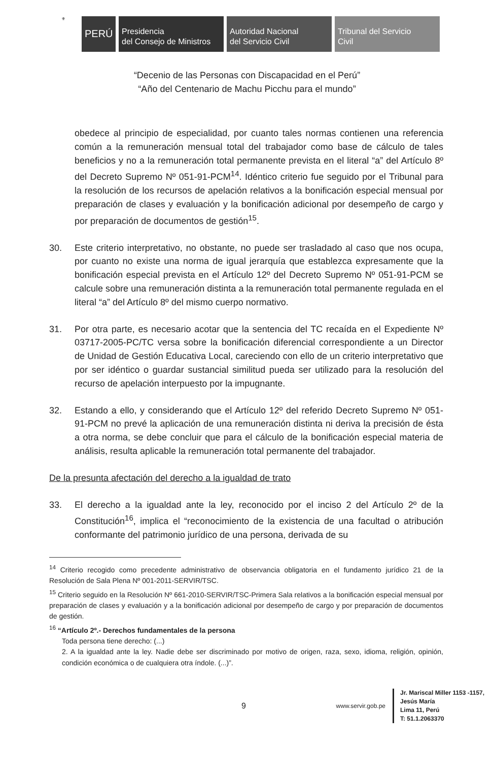⚜
PERÚ
Presidencia
del Consejo de Ministros
Autoridad Nacional
del Servicio Civil
Tribunal del Servicio
Civil
“Decenio de las Personas con Discapacidad en el Perú”
“Año del Centenario de Machu Picchu para el mundo”
obedece al principio de especialidad, por cuanto tales normas contienen una referencia común a la remuneración mensual total del trabajador como base de cálculo de tales beneficios y no a la remuneración total permanente prevista en el literal “a” del Artículo 8º del Decreto Supremo Nº 051-91-PCM<sup>14</sup>. Idéntico criterio fue seguido por el Tribunal para la resolución de los recursos de apelación relativos a la bonificación especial mensual por preparación de clases y evaluación y la bonificación adicional por desempeño de cargo y por preparación de documentos de gestión<sup>15</sup>.
30. Este criterio interpretativo, no obstante, no puede ser trasladado al caso que nos ocupa, por cuanto no existe una norma de igual jerarquía que establezca expresamente que la bonificación especial prevista en el Artículo 12º del Decreto Supremo Nº 051-91-PCM se calcule sobre una remuneración distinta a la remuneración total permanente regulada en el literal “a” del Artículo 8º del mismo cuerpo normativo.
31. Por otra parte, es necesario acotar que la sentencia del TC recaída en el Expediente Nº 03717-2005-PC/TC versa sobre la bonificación diferencial correspondiente a un Director de Unidad de Gestión Educativa Local, careciendo con ello de un criterio interpretativo que por ser idéntico o guardar sustancial similitud pueda ser utilizado para la resolución del recurso de apelación interpuesto por la impugnante.
32. Estando a ello, y considerando que el Artículo 12º del referido Decreto Supremo Nº 051-91-PCM no prevé la aplicación de una remuneración distinta ni deriva la precisión de ésta a otra norma, se debe concluir que para el cálculo de la bonificación especial materia de análisis, resulta aplicable la remuneración total permanente del trabajador.
De la presunta afectación del derecho a la igualdad de trato
33. El derecho a la igualdad ante la ley, reconocido por el inciso 2 del Artículo 2º de la Constitución<sup>16</sup>, implica el “reconocimiento de la existencia de una facultad o atribución conformante del patrimonio jurídico de una persona, derivada de su
<sup>14</sup> Criterio recogido como precedente administrativo de observancia obligatoria en el fundamento jurídico 21 de la Resolución de Sala Plena Nº 001-2011-SERVIR/TSC.
<sup>15</sup> Criterio seguido en la Resolución Nº 661-2010-SERVIR/TSC-Primera Sala relativos a la bonificación especial mensual por preparación de clases y evaluación y a la bonificación adicional por desempeño de cargo y por preparación de documentos de gestión.
<sup>16</sup> “Artículo 2º.- Derechos fundamentales de la persona
Toda persona tiene derecho: (...)
2. A la igualdad ante la ley. Nadie debe ser discriminado por motivo de origen, raza, sexo, idioma, religión, opinión, condición económica o de cualquiera otra índole. (...)”.
9
www.servir.gob.pe
Jr. Mariscal Miller 1153 -1157,
Jesús María
Lima 11, Perú
T: 51.1.2063370